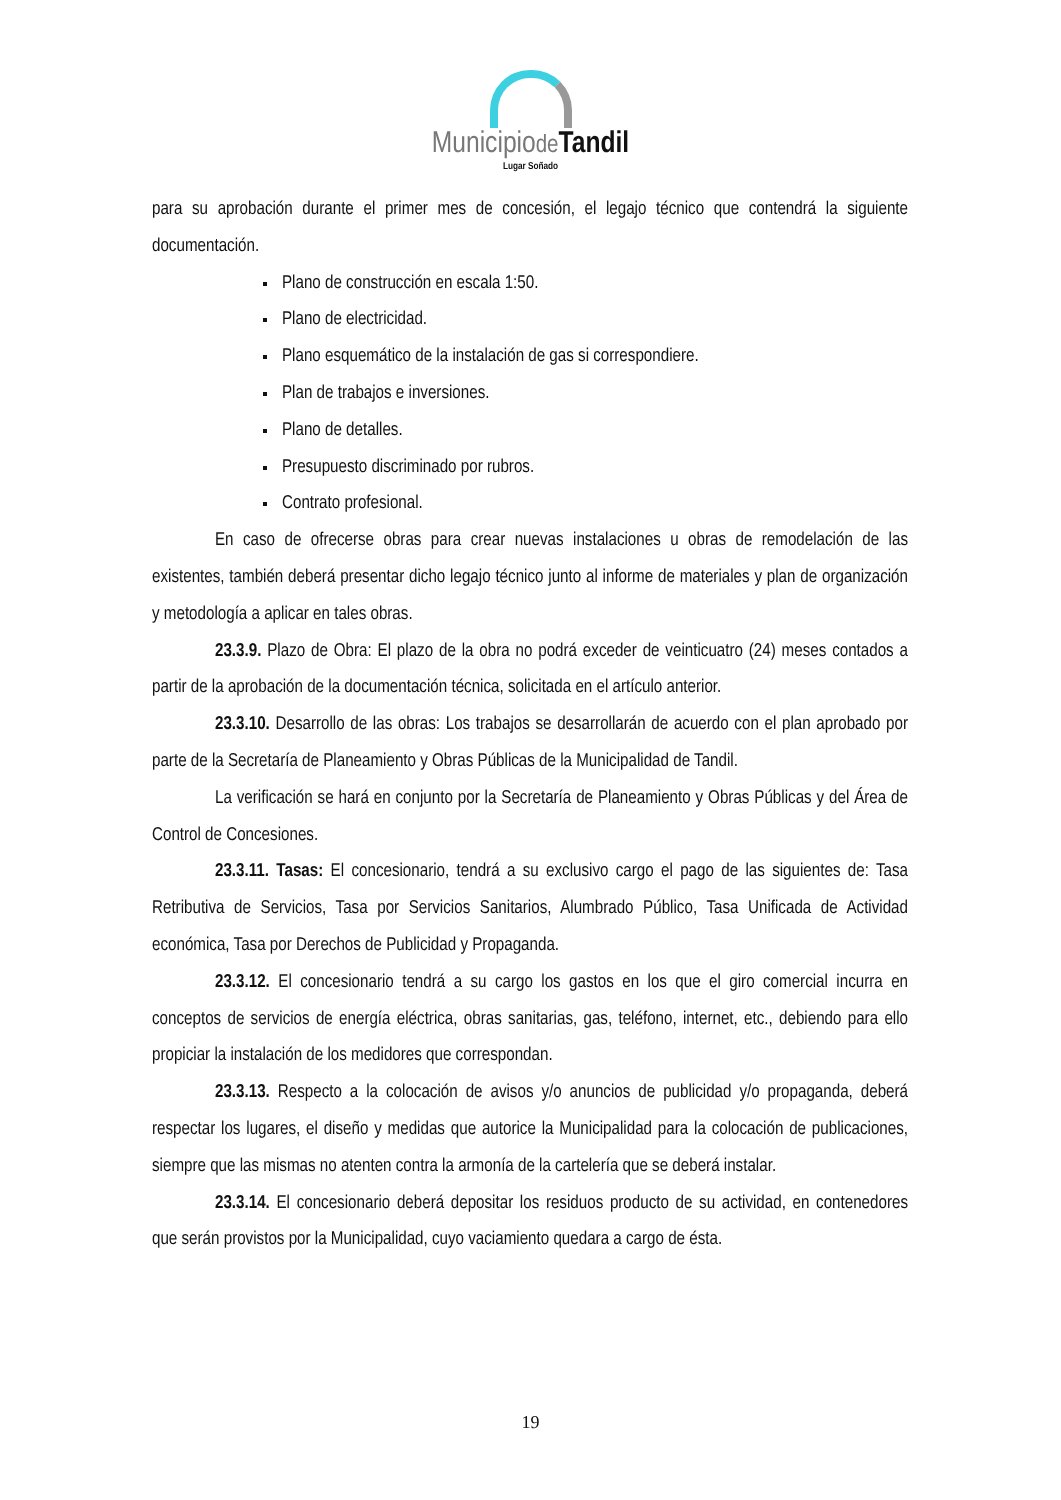Municipiode Tandil
Lugar Soñado
para su aprobación durante el primer mes de concesión, el legajo técnico que contendrá la siguiente documentación.
Plano de construcción en escala 1:50.
Plano de electricidad.
Plano esquemático de la instalación de gas si correspondiere.
Plan de trabajos e inversiones.
Plano de detalles.
Presupuesto discriminado por rubros.
Contrato profesional.
En caso de ofrecerse obras para crear nuevas instalaciones u obras de remodelación de las existentes, también deberá presentar dicho legajo técnico junto al informe de materiales y plan de organización y metodología a aplicar en tales obras.
23.3.9. Plazo de Obra: El plazo de la obra no podrá exceder de veinticuatro (24) meses contados a partir de la aprobación de la documentación técnica, solicitada en el artículo anterior.
23.3.10. Desarrollo de las obras: Los trabajos se desarrollarán de acuerdo con el plan aprobado por parte de la Secretaría de Planeamiento y Obras Públicas de la Municipalidad de Tandil.
La verificación se hará en conjunto por la Secretaría de Planeamiento y Obras Públicas y del Área de Control de Concesiones.
23.3.11. Tasas: El concesionario, tendrá a su exclusivo cargo el pago de las siguientes de: Tasa Retributiva de Servicios, Tasa por Servicios Sanitarios, Alumbrado Público, Tasa Unificada de Actividad económica, Tasa por Derechos de Publicidad y Propaganda.
23.3.12. El concesionario tendrá a su cargo los gastos en los que el giro comercial incurra en conceptos de servicios de energía eléctrica, obras sanitarias, gas, teléfono, internet, etc., debiendo para ello propiciar la instalación de los medidores que correspondan.
23.3.13. Respecto a la colocación de avisos y/o anuncios de publicidad y/o propaganda, deberá respectar los lugares, el diseño y medidas que autorice la Municipalidad para la colocación de publicaciones, siempre que las mismas no atenten contra la armonía de la cartelería que se deberá instalar.
23.3.14. El concesionario deberá depositar los residuos producto de su actividad, en contenedores que serán provistos por la Municipalidad, cuyo vaciamiento quedara a cargo de ésta.
19